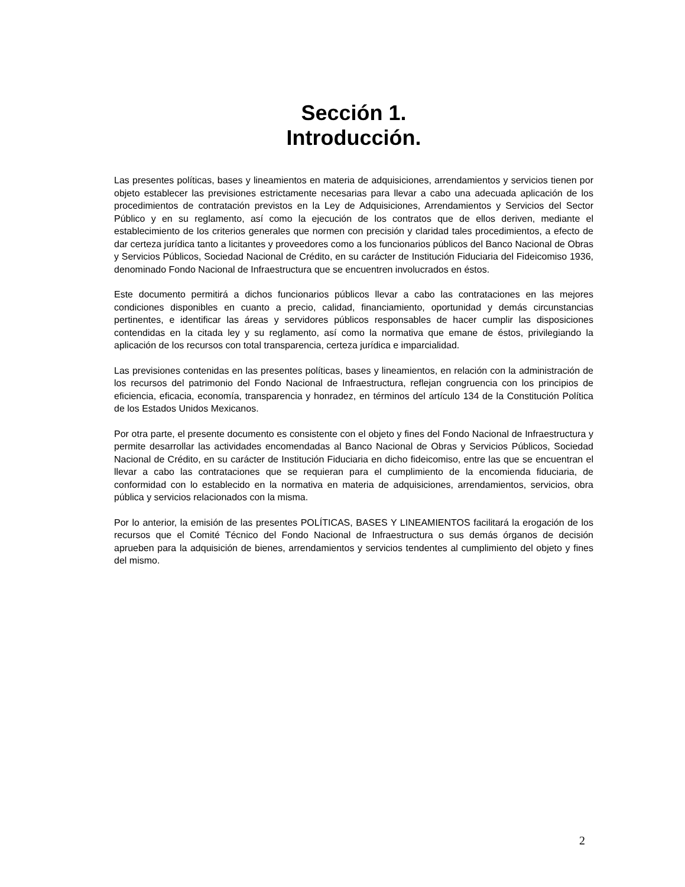Sección 1.
Introducción.
Las presentes políticas, bases y lineamientos en materia de adquisiciones, arrendamientos y servicios tienen por objeto establecer las previsiones estrictamente necesarias para llevar a cabo una adecuada aplicación de los procedimientos de contratación previstos en la Ley de Adquisiciones, Arrendamientos y Servicios del Sector Público y en su reglamento, así como la ejecución de los contratos que de ellos deriven, mediante el establecimiento de los criterios generales que normen con precisión y claridad tales procedimientos, a efecto de dar certeza jurídica tanto a licitantes y proveedores como a los funcionarios públicos del Banco Nacional de Obras y Servicios Públicos, Sociedad Nacional de Crédito, en su carácter de Institución Fiduciaria del Fideicomiso 1936, denominado Fondo Nacional de Infraestructura que se encuentren involucrados en éstos.
Este documento permitirá a dichos funcionarios públicos llevar a cabo las contrataciones en las mejores condiciones disponibles en cuanto a precio, calidad, financiamiento, oportunidad y demás circunstancias pertinentes, e identificar las áreas y servidores públicos responsables de hacer cumplir las disposiciones contendidas en la citada ley y su reglamento, así como la normativa que emane de éstos, privilegiando la aplicación de los recursos con total transparencia, certeza jurídica e imparcialidad.
Las previsiones contenidas en las presentes políticas, bases y lineamientos, en relación con la administración de los recursos del patrimonio del Fondo Nacional de Infraestructura, reflejan congruencia con los principios de eficiencia, eficacia, economía, transparencia y honradez, en términos del artículo 134 de la Constitución Política de los Estados Unidos Mexicanos.
Por otra parte, el presente documento es consistente con el objeto y fines del Fondo Nacional de Infraestructura y permite desarrollar las actividades encomendadas al Banco Nacional de Obras y Servicios Públicos, Sociedad Nacional de Crédito, en su carácter de Institución Fiduciaria en dicho fideicomiso, entre las que se encuentran el llevar a cabo las contrataciones que se requieran para el cumplimiento de la encomienda fiduciaria, de conformidad con lo establecido en la normativa en materia de adquisiciones, arrendamientos, servicios, obra pública y servicios relacionados con la misma.
Por lo anterior, la emisión de las presentes POLÍTICAS, BASES Y LINEAMIENTOS facilitará la erogación de los recursos que el Comité Técnico del Fondo Nacional de Infraestructura o sus demás órganos de decisión aprueben para la adquisición de bienes, arrendamientos y servicios tendentes al cumplimiento del objeto y fines del mismo.
2